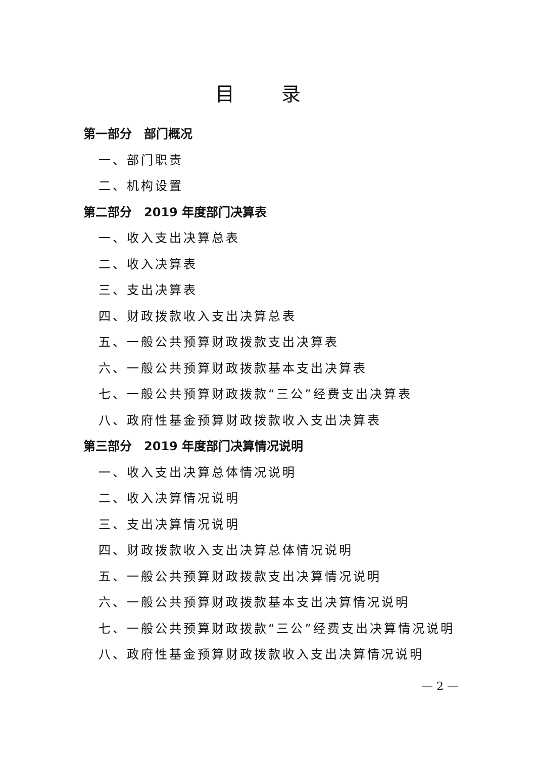目 录
第一部分　部门概况
一、部门职责
二、机构设置
第二部分　2019 年度部门决算表
一、收入支出决算总表
二、收入决算表
三、支出决算表
四、财政拨款收入支出决算总表
五、一般公共预算财政拨款支出决算表
六、一般公共预算财政拨款基本支出决算表
七、一般公共预算财政拨款“三公”经费支出决算表
八、政府性基金预算财政拨款收入支出决算表
第三部分　2019 年度部门决算情况说明
一、收入支出决算总体情况说明
二、收入决算情况说明
三、支出决算情况说明
四、财政拨款收入支出决算总体情况说明
五、一般公共预算财政拨款支出决算情况说明
六、一般公共预算财政拨款基本支出决算情况说明
七、一般公共预算财政拨款“三公”经费支出决算情况说明
八、政府性基金预算财政拨款收入支出决算情况说明
— 2 —